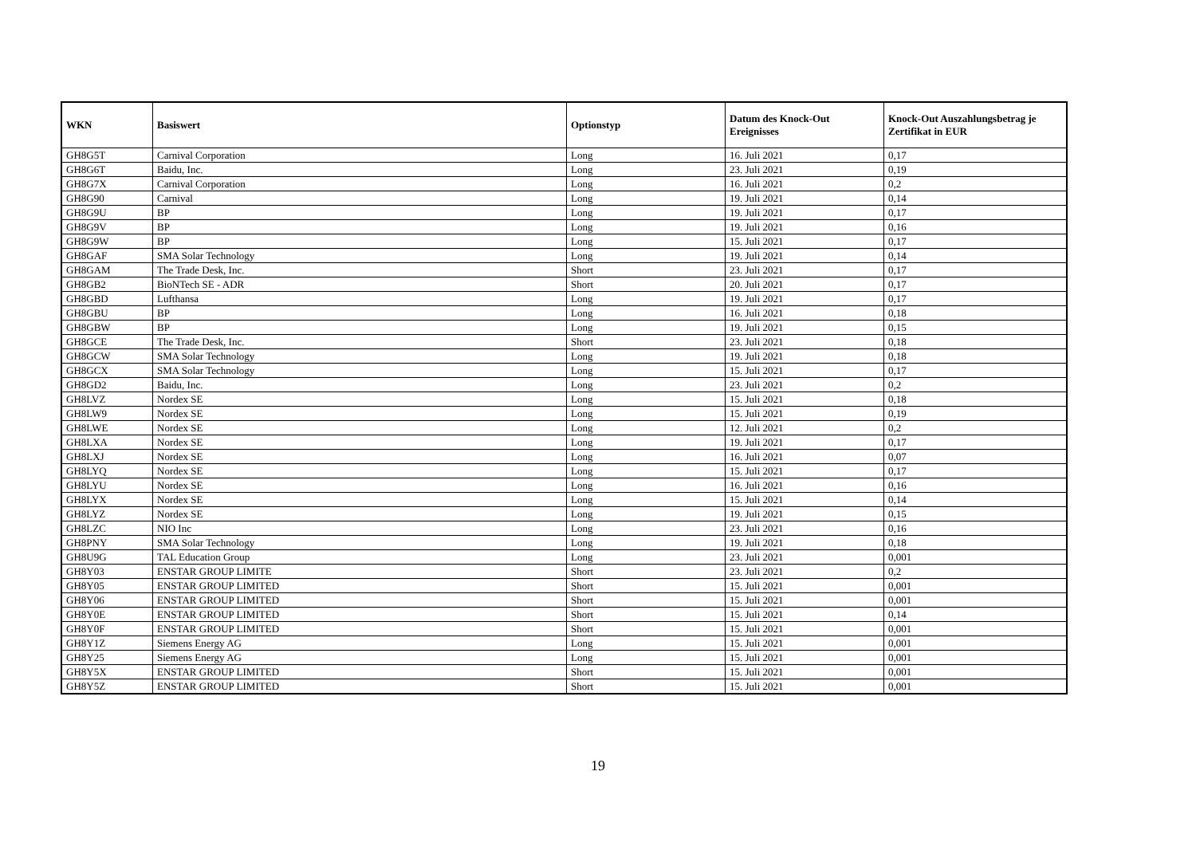| WKN | Basiswert | Optionstyp | Datum des Knock-Out Ereignisses | Knock-Out Auszahlungsbetrag je Zertifikat in EUR |
| --- | --- | --- | --- | --- |
| GH8G5T | Carnival Corporation | Long | 16. Juli 2021 | 0,17 |
| GH8G6T | Baidu, Inc. | Long | 23. Juli 2021 | 0,19 |
| GH8G7X | Carnival Corporation | Long | 16. Juli 2021 | 0,2 |
| GH8G90 | Carnival | Long | 19. Juli 2021 | 0,14 |
| GH8G9U | BP | Long | 19. Juli 2021 | 0,17 |
| GH8G9V | BP | Long | 19. Juli 2021 | 0,16 |
| GH8G9W | BP | Long | 15. Juli 2021 | 0,17 |
| GH8GAF | SMA Solar Technology | Long | 19. Juli 2021 | 0,14 |
| GH8GAM | The Trade Desk, Inc. | Short | 23. Juli 2021 | 0,17 |
| GH8GB2 | BioNTech SE - ADR | Short | 20. Juli 2021 | 0,17 |
| GH8GBD | Lufthansa | Long | 19. Juli 2021 | 0,17 |
| GH8GBU | BP | Long | 16. Juli 2021 | 0,18 |
| GH8GBW | BP | Long | 19. Juli 2021 | 0,15 |
| GH8GCE | The Trade Desk, Inc. | Short | 23. Juli 2021 | 0,18 |
| GH8GCW | SMA Solar Technology | Long | 19. Juli 2021 | 0,18 |
| GH8GCX | SMA Solar Technology | Long | 15. Juli 2021 | 0,17 |
| GH8GD2 | Baidu, Inc. | Long | 23. Juli 2021 | 0,2 |
| GH8LVZ | Nordex SE | Long | 15. Juli 2021 | 0,18 |
| GH8LW9 | Nordex SE | Long | 15. Juli 2021 | 0,19 |
| GH8LWE | Nordex SE | Long | 12. Juli 2021 | 0,2 |
| GH8LXA | Nordex SE | Long | 19. Juli 2021 | 0,17 |
| GH8LXJ | Nordex SE | Long | 16. Juli 2021 | 0,07 |
| GH8LYQ | Nordex SE | Long | 15. Juli 2021 | 0,17 |
| GH8LYU | Nordex SE | Long | 16. Juli 2021 | 0,16 |
| GH8LYX | Nordex SE | Long | 15. Juli 2021 | 0,14 |
| GH8LYZ | Nordex SE | Long | 19. Juli 2021 | 0,15 |
| GH8LZC | NIO Inc | Long | 23. Juli 2021 | 0,16 |
| GH8PNY | SMA Solar Technology | Long | 19. Juli 2021 | 0,18 |
| GH8U9G | TAL Education Group | Long | 23. Juli 2021 | 0,001 |
| GH8Y03 | ENSTAR GROUP LIMITE | Short | 23. Juli 2021 | 0,2 |
| GH8Y05 | ENSTAR GROUP LIMITED | Short | 15. Juli 2021 | 0,001 |
| GH8Y06 | ENSTAR GROUP LIMITED | Short | 15. Juli 2021 | 0,001 |
| GH8Y0E | ENSTAR GROUP LIMITED | Short | 15. Juli 2021 | 0,14 |
| GH8Y0F | ENSTAR GROUP LIMITED | Short | 15. Juli 2021 | 0,001 |
| GH8Y1Z | Siemens Energy AG | Long | 15. Juli 2021 | 0,001 |
| GH8Y25 | Siemens Energy AG | Long | 15. Juli 2021 | 0,001 |
| GH8Y5X | ENSTAR GROUP LIMITED | Short | 15. Juli 2021 | 0,001 |
| GH8Y5Z | ENSTAR GROUP LIMITED | Short | 15. Juli 2021 | 0,001 |
19